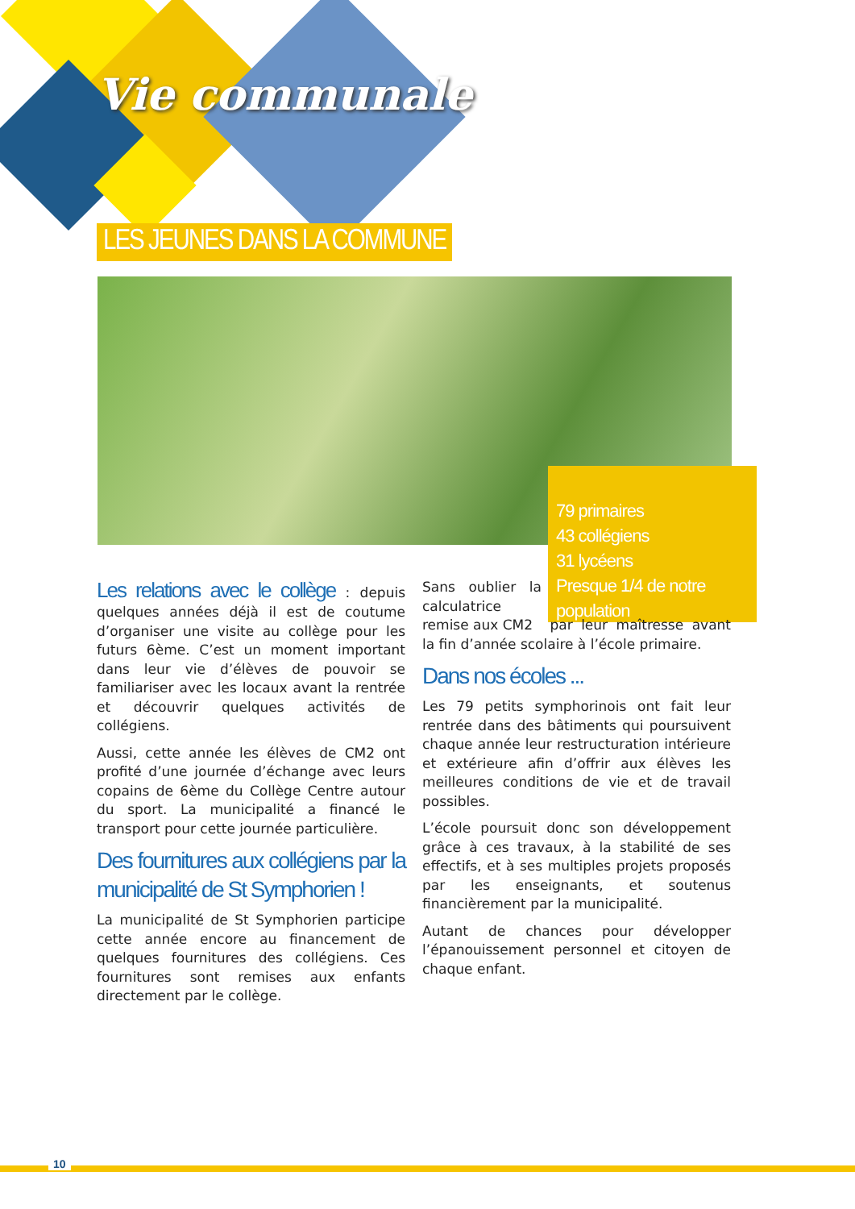Vie communale
LES JEUNES DANS LA COMMUNE
79 primaires
43 collégiens
31 lycéens
Presque 1/4 de notre population
Les relations avec le collège : depuis quelques années déjà il est de coutume d’organiser une visite au collège pour les futurs 6ème. C’est un moment important dans leur vie d’élèves de pouvoir se familiariser avec les locaux avant la rentrée et découvrir quelques activités de collégiens.
Aussi, cette année les élèves de CM2 ont profité d’une journée d’échange avec leurs copains de 6ème du Collège Centre autour du sport. La municipalité a financé le transport pour cette journée particulière.
Des fournitures aux collégiens par la municipalité de St Symphorien !
La municipalité de St Symphorien participe cette année encore au financement de quelques fournitures des collégiens. Ces fournitures sont remises aux enfants directement par le collège.
Sans oublier la calculatrice remise aux CM2 par leur maîtresse avant la fin d’année scolaire à l’école primaire.
Dans nos écoles ...
Les 79 petits symphorinois ont fait leur rentrée dans des bâtiments qui poursuivent chaque année leur restructuration intérieure et extérieure afin d’offrir aux élèves les meilleures conditions de vie et de travail possibles.
L’école poursuit donc son développement grâce à ces travaux, à la stabilité de ses effectifs, et à ses multiples projets proposés par les enseignants, et soutenus financièrement par la municipalité.
Autant de chances pour développer l’épanouissement personnel et citoyen de chaque enfant.
10